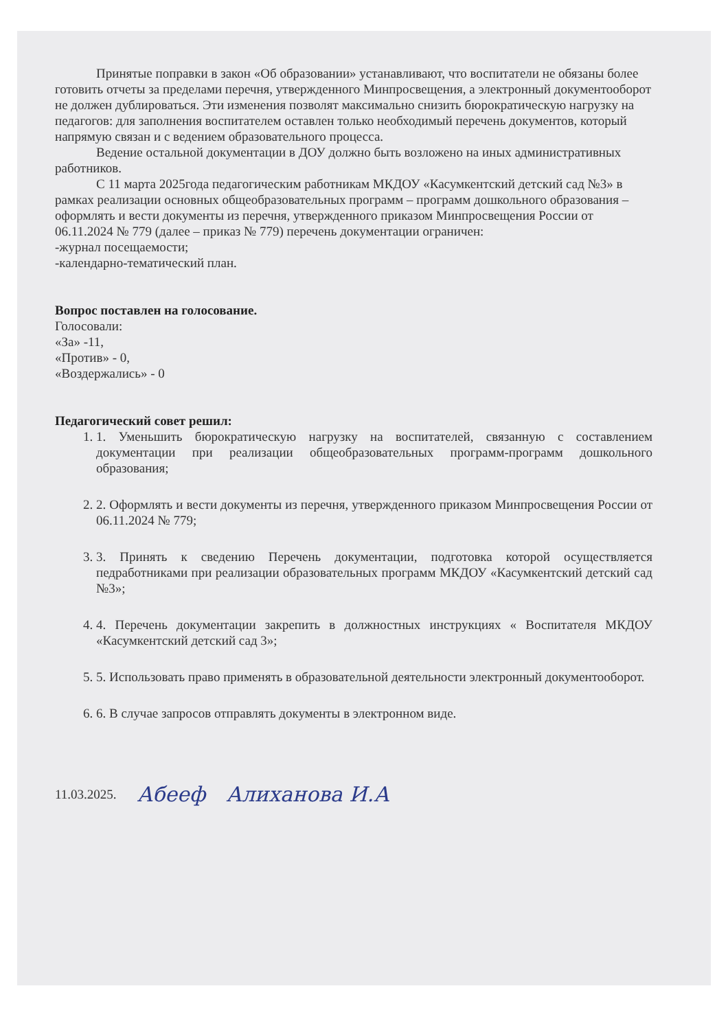Принятые поправки в закон «Об образовании» устанавливают, что воспитатели не обязаны более готовить отчеты за пределами перечня, утвержденного Минпросвещения, а электронный документооборот не должен дублироваться. Эти изменения позволят максимально снизить бюрократическую нагрузку на педагогов: для заполнения воспитателем оставлен только необходимый перечень документов, который напрямую связан и с ведением образовательного процесса.
Ведение остальной документации в ДОУ должно быть возложено на иных административных работников.
С 11 марта 2025года педагогическим работникам МКДОУ «Касумкентский детский сад №3» в рамках реализации основных общеобразовательных программ – программ дошкольного образования – оформлять и вести документы из перечня, утвержденного приказом Минпросвещения России от 06.11.2024 № 779 (далее – приказ № 779) перечень документации ограничен:
-журнал посещаемости;
-календарно-тематический план.
Вопрос поставлен на голосование.
Голосовали:
«За» -11,
«Против» - 0,
«Воздержались» - 0
Педагогический совет решил:
1. 1. Уменьшить бюрократическую нагрузку на воспитателей, связанную с составлением документации при реализации общеобразовательных программ-программ дошкольного образования;
2. 2. Оформлять и вести документы из перечня, утвержденного приказом Минпросвещения России от 06.11.2024 № 779;
3. 3. Принять к сведению Перечень документации, подготовка которой осуществляется педработниками при реализации образовательных программ МКДОУ «Касумкентский детский сад №3»;
4. 4. Перечень документации закрепить в должностных инструкциях « Воспитателя МКДОУ «Касумкентский детский сад 3»;
5. 5. Использовать право применять в образовательной деятельности электронный документооборот.
6. 6. В случае запросов отправлять документы в электронном виде.
11.03.2025. Абееф Алиханова И.А